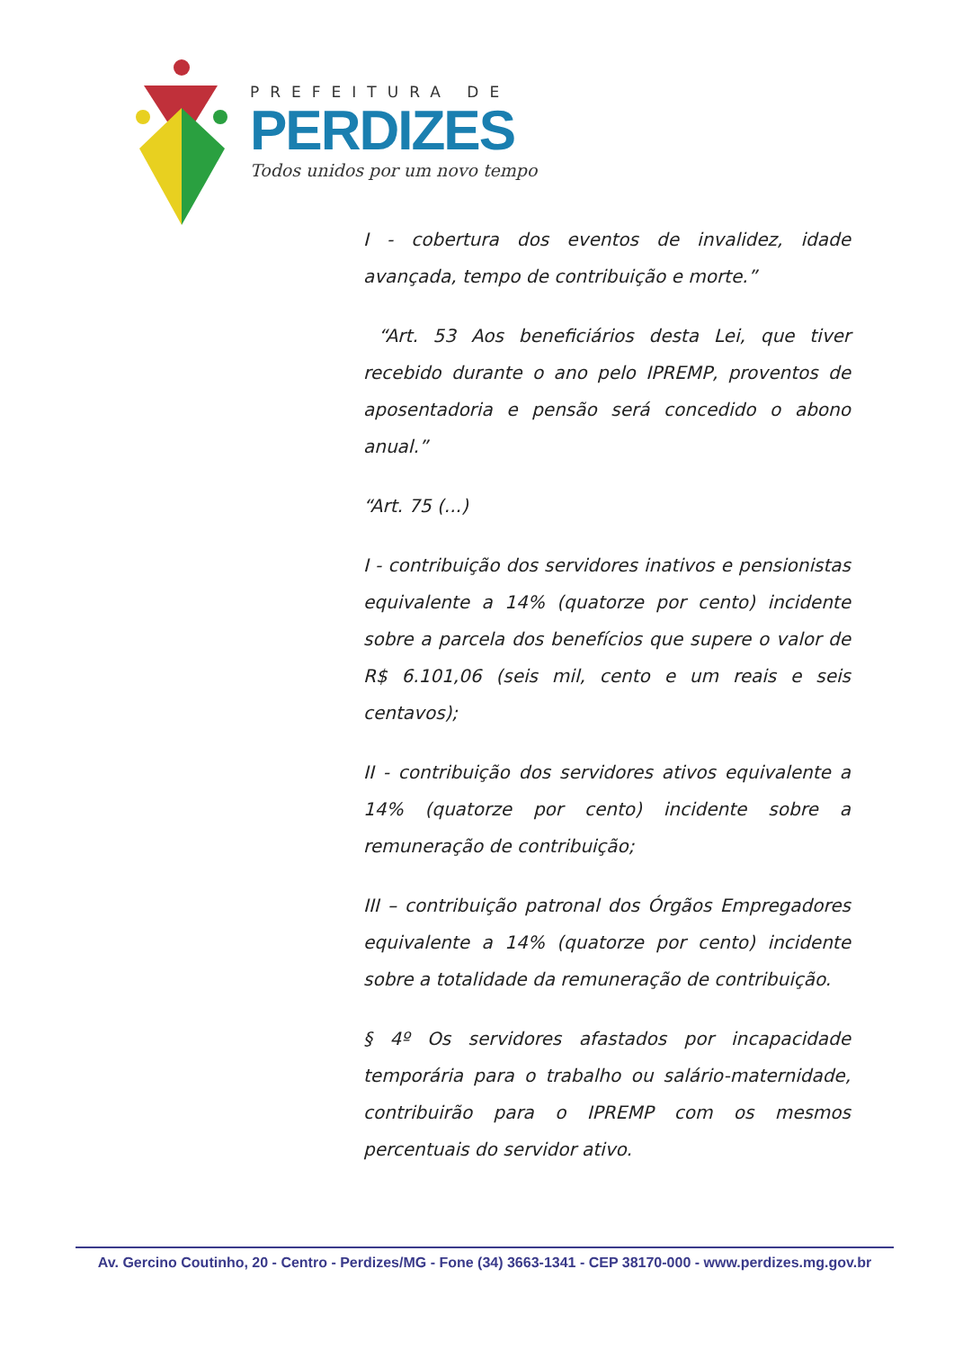PREFEITURA DE
PERDIZES
Todos unidos por um novo tempo
I - cobertura dos eventos de invalidez, idade avançada, tempo de contribuição e morte.”
“Art. 53 Aos beneficiários desta Lei, que tiver recebido durante o ano pelo IPREMP, proventos de aposentadoria e pensão será concedido o abono anual.”
“Art. 75 (...)
I - contribuição dos servidores inativos e pensionistas equivalente a 14% (quatorze por cento) incidente sobre a parcela dos benefícios que supere o valor de R$ 6.101,06 (seis mil, cento e um reais e seis centavos);
II - contribuição dos servidores ativos equivalente a 14% (quatorze por cento) incidente sobre a remuneração de contribuição;
III – contribuição patronal dos Órgãos Empregadores equivalente a 14% (quatorze por cento) incidente sobre a totalidade da remuneração de contribuição.
§ 4º Os servidores afastados por incapacidade temporária para o trabalho ou salário-maternidade, contribuirão para o IPREMP com os mesmos percentuais do servidor ativo.
Av. Gercino Coutinho, 20 - Centro - Perdizes/MG - Fone (34) 3663-1341 - CEP 38170-000 - www.perdizes.mg.gov.br